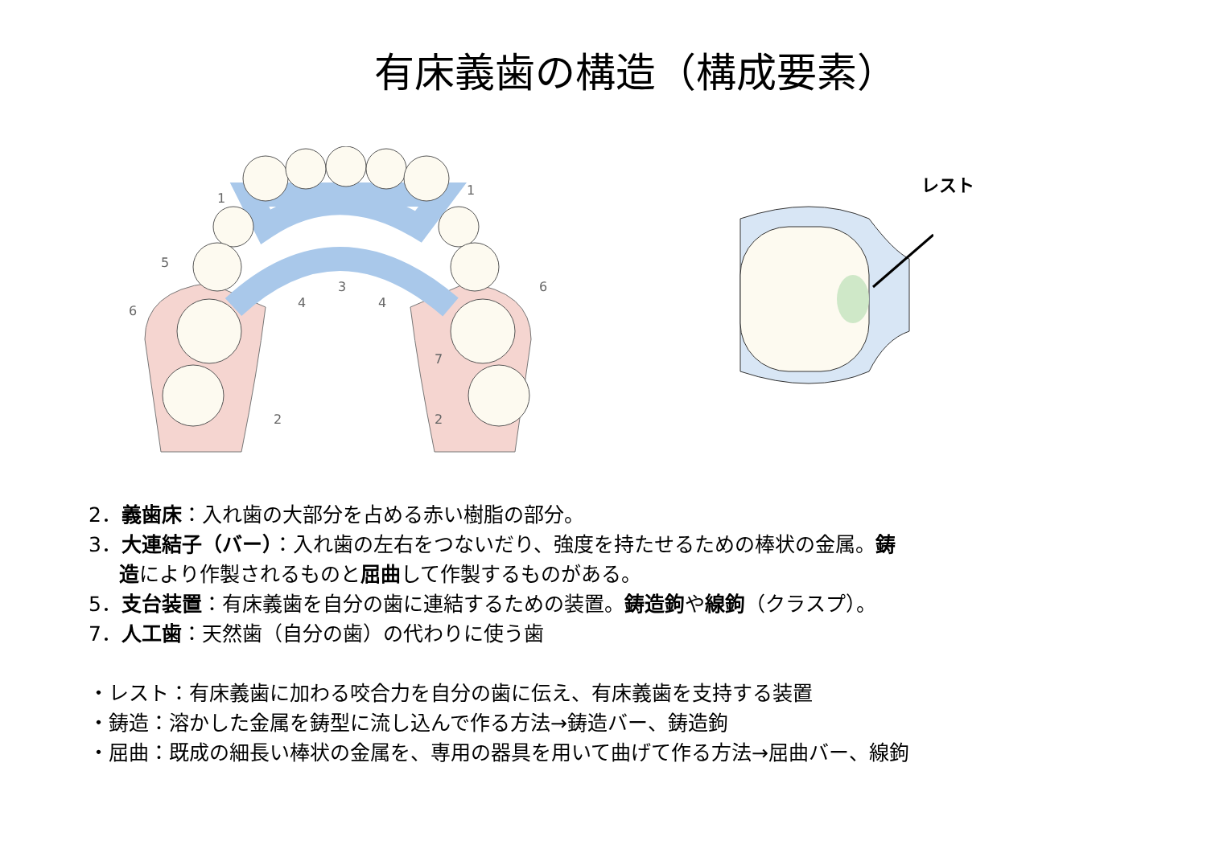有床義歯の構造（構成要素）
1
1
5
6
6
3
4
4
7
2
2
レスト
2．義歯床：入れ歯の大部分を占める赤い樹脂の部分。
3．大連結子（バー）：入れ歯の左右をつないだり、強度を持たせるための棒状の金属。鋳
造により作製されるものと屈曲して作製するものがある。
5．支台装置：有床義歯を自分の歯に連結するための装置。鋳造鉤や線鉤（クラスプ）。
7．人工歯：天然歯（自分の歯）の代わりに使う歯
・レスト：有床義歯に加わる咬合力を自分の歯に伝え、有床義歯を支持する装置
・鋳造：溶かした金属を鋳型に流し込んで作る方法→鋳造バー、鋳造鉤
・屈曲：既成の細長い棒状の金属を、専用の器具を用いて曲げて作る方法→屈曲バー、線鉤